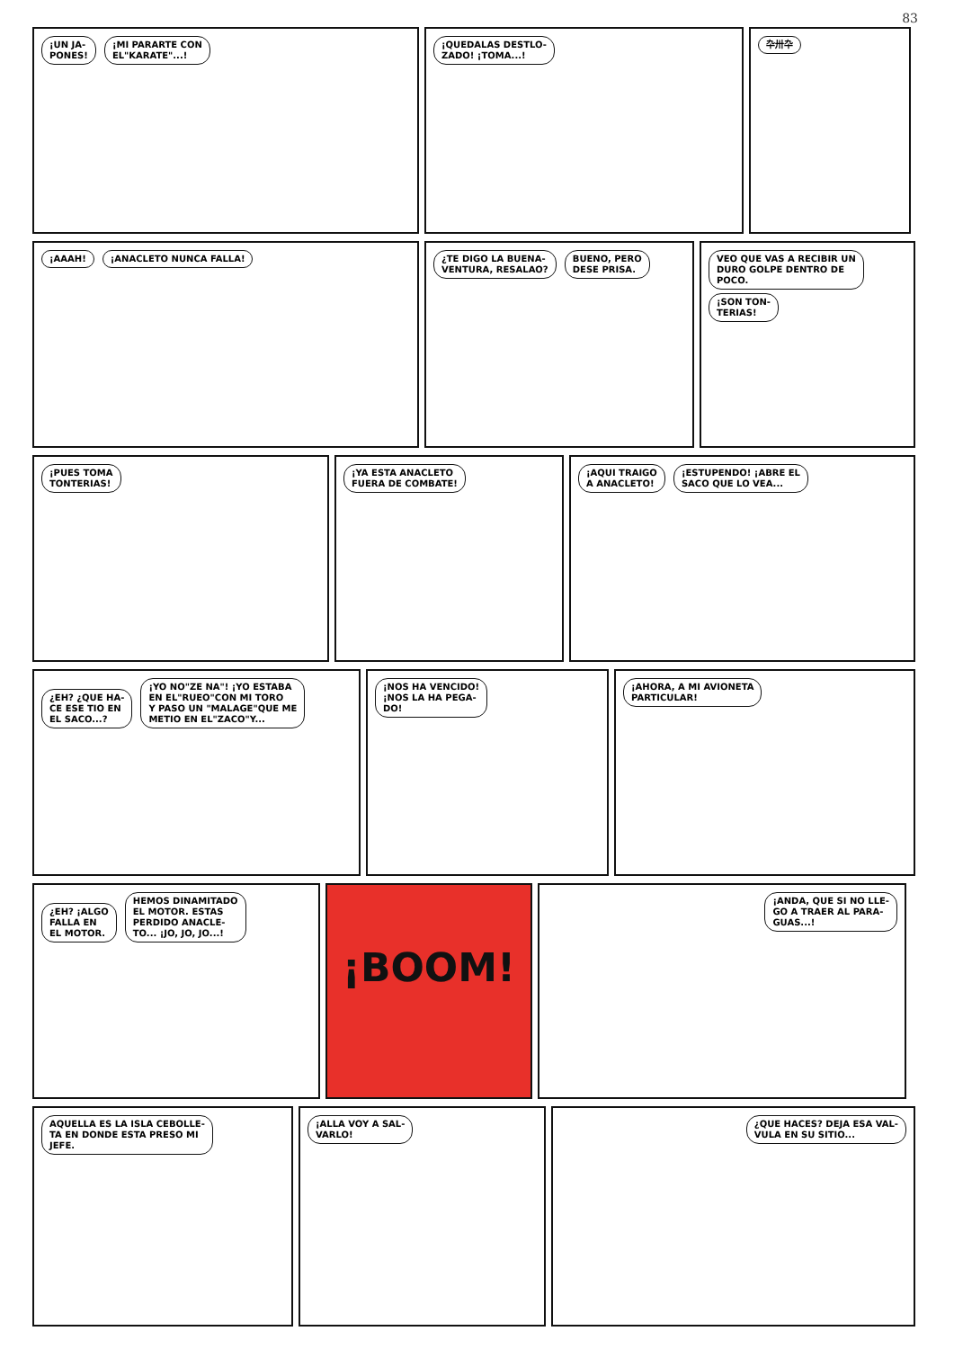83
¡UN JA-
PONES! ¡MI PARARTE CON
EL"KARATE"...!
¡QUEDALAS DESTLO-
ZADO! ¡TOMA...!
卆卅卆
¡AAAH! ¡ANACLETO NUNCA FALLA! ¿TE DIGO LA BUENA-
VENTURA, RESALAO? BUENO, PERO
DESE PRISA.
VEO QUE VAS A RECIBIR UN
DURO GOLPE DENTRO DE
POCO. ¡SON TON-
TERIAS!
¡PUES TOMA
TONTERIAS!
¡YA ESTA ANACLETO
FUERA DE COMBATE!
¡AQUI TRAIGO
A ANACLETO! ¡ESTUPENDO! ¡ABRE EL
SACO QUE LO VEA...
¿EH? ¿QUE HA-
CE ESE TIO EN
EL SACO...? ¡YO NO"ZE NA"! ¡YO ESTABA
EN EL"RUEO"CON MI TORO
Y PASO UN "MALAGE"QUE ME
METIO EN EL"ZACO"Y...
¡NOS HA VENCIDO!
¡NOS LA HA PEGA-
DO!
¡AHORA, A MI AVIONETA
PARTICULAR!
¿EH? ¡ALGO
FALLA EN
EL MOTOR. HEMOS DINAMITADO
EL MOTOR. ESTAS
PERDIDO ANACLE-
TO... ¡JO, JO, JO...!
¡BOOM!
¡ANDA, QUE SI NO LLE-
GO A TRAER AL PARA-
GUAS...!
AQUELLA ES LA ISLA CEBOLLE-
TA EN DONDE ESTA PRESO MI
JEFE.
¡ALLA VOY A SAL-
VARLO!
¿QUE HACES? DEJA ESA VAL-
VULA EN SU SITIO...